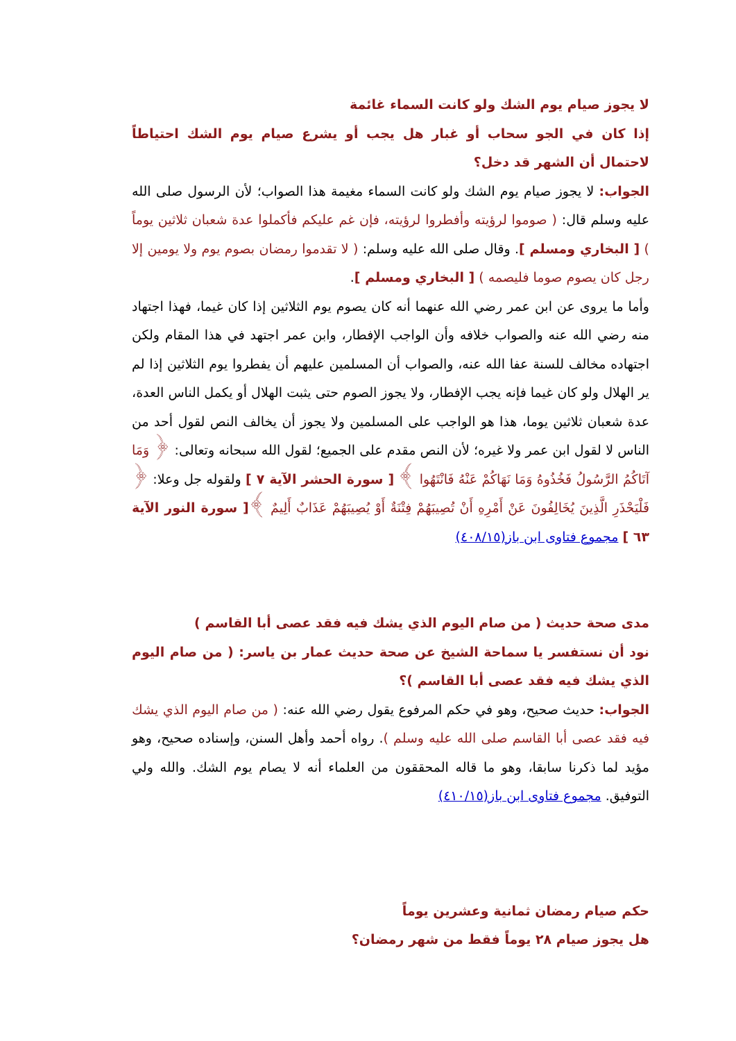لا يجوز صيام يوم الشك ولو كانت السماء غائمة
إذا كان في الجو سحاب أو غبار هل يجب أو يشرع صيام يوم الشك احتياطاً لاحتمال أن الشهر قد دخل؟
الجواب: لا يجوز صيام يوم الشك ولو كانت السماء مغيمة هذا الصواب؛ لأن الرسول صلى الله عليه وسلم قال: ( صوموا لرؤيته وأفطروا لرؤيته، فإن غم عليكم فأكملوا عدة شعبان ثلاثين يوماً ) [ البخاري ومسلم ]. وقال صلى الله عليه وسلم: ( لا تقدموا رمضان بصوم يوم ولا يومين إلا رجل كان يصوم صوما فليصمه ) [ البخاري ومسلم ].
وأما ما يروى عن ابن عمر رضي الله عنهما أنه كان يصوم يوم الثلاثين إذا كان غيما، فهذا اجتهاد منه رضي الله عنه والصواب خلافه وأن الواجب الإفطار، وابن عمر اجتهد في هذا المقام ولكن اجتهاده مخالف للسنة عفا الله عنه، والصواب أن المسلمين عليهم أن يفطروا يوم الثلاثين إذا لم ير الهلال ولو كان غيما فإنه يجب الإفطار، ولا يجوز الصوم حتى يثبت الهلال أو يكمل الناس العدة، عدة شعبان ثلاثين يوما، هذا هو الواجب على المسلمين ولا يجوز أن يخالف النص لقول أحد من الناس لا لقول ابن عمر ولا غيره؛ لأن النص مقدم على الجميع؛ لقول الله سبحانه وتعالى: ﴿ وَمَا آتَاكُمُ الرَّسُولُ فَخُذُوهُ وَمَا نَهَاكُمْ عَنْهُ فَانْتَهُوا ﴾ [ سورة الحشر الآية ٧ ] ولقوله جل وعلا: ﴿ فَلْيَحْذَرِ الَّذِينَ يُخَالِفُونَ عَنْ أَمْرِهِ أَنْ تُصِيبَهُمْ فِتْنَةٌ أَوْ يُصِيبَهُمْ عَذَابٌ أَلِيمٌ ﴾[ سورة النور الآية ٦٣ ] مجموع فتاوى ابن باز(٤٠٨/١٥)
مدى صحة حديث ( من صام اليوم الذي يشك فيه فقد عصى أبا القاسم )
نود أن نستفسر يا سماحة الشيخ عن صحة حديث عمار بن ياسر: ( من صام اليوم الذي يشك فيه فقد عصى أبا القاسم )؟
الجواب: حديث صحيح، وهو في حكم المرفوع يقول رضي الله عنه: ( من صام اليوم الذي يشك فيه فقد عصى أبا القاسم صلى الله عليه وسلم ). رواه أحمد وأهل السنن، وإسناده صحيح، وهو مؤيد لما ذكرنا سابقا، وهو ما قاله المحققون من العلماء أنه لا يصام يوم الشك. والله ولي التوفيق. مجموع فتاوى ابن باز(٤١٠/١٥)
حكم صيام رمضان ثمانية وعشرين يوماً
هل يجوز صيام ٢٨ يوماً فقط من شهر رمضان؟